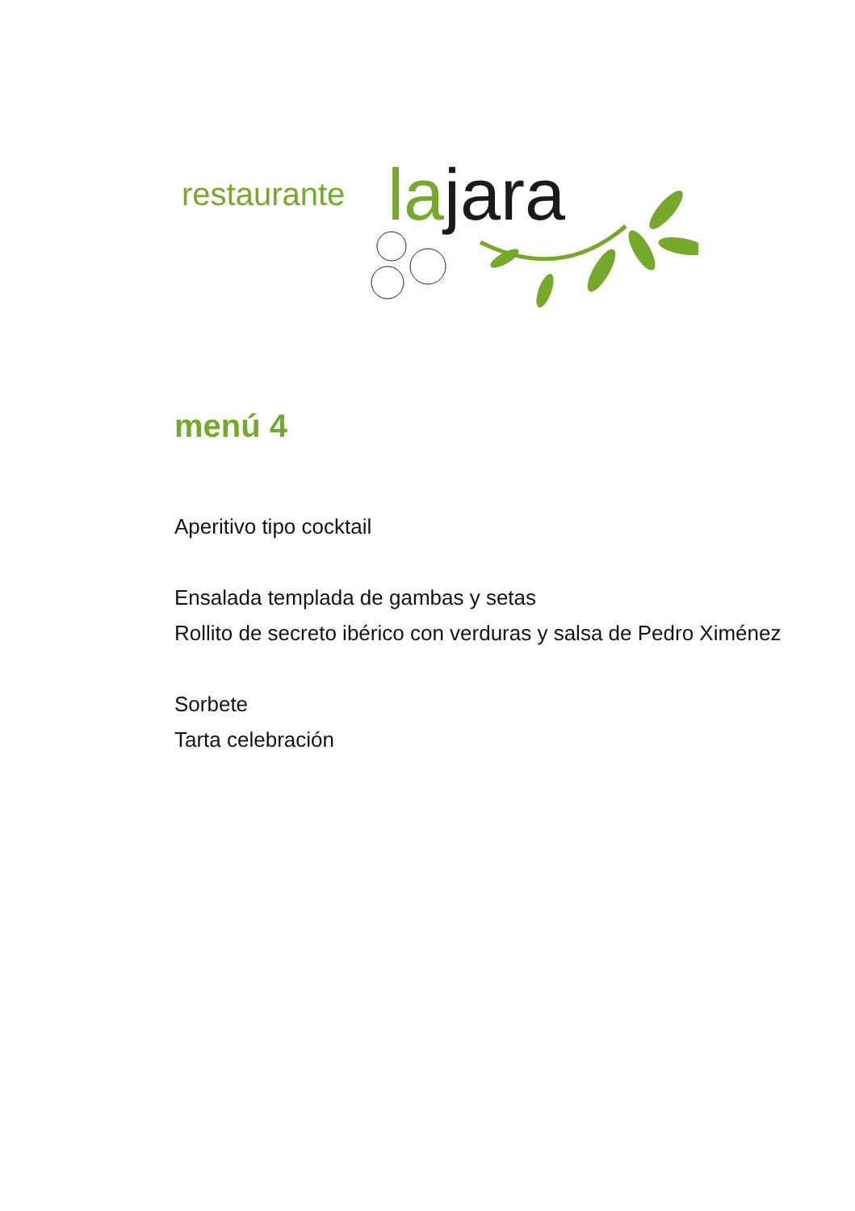restaurante la jara
menú 4
Aperitivo tipo cocktail
Ensalada templada de gambas y setas
Rollito de secreto ibérico con verduras y salsa de Pedro Ximénez
Sorbete
Tarta celebración